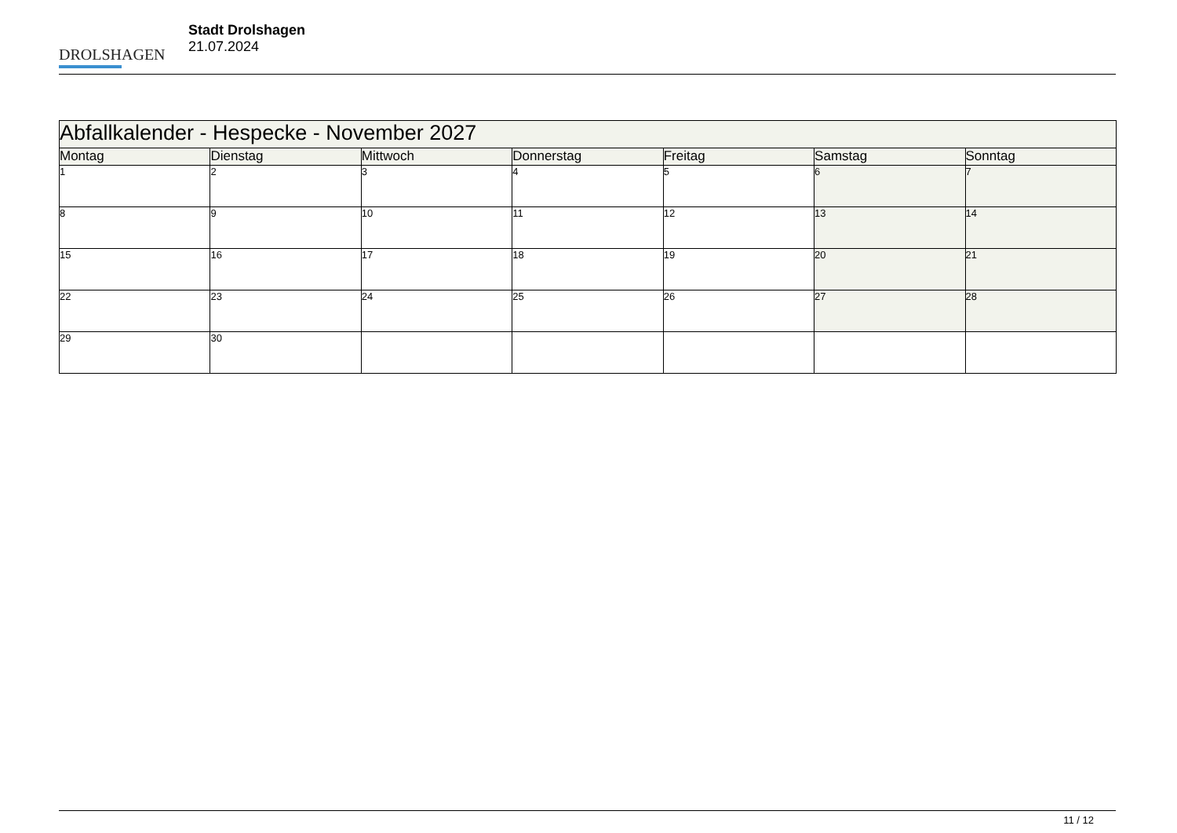DROLSHAGEN
Stadt Drolshagen
21.07.2024
| Abfallkalender - Hespecke - November 2027 | | | | | | |
| --- | --- | --- | --- | --- | --- | --- |
| Montag | Dienstag | Mittwoch | Donnerstag | Freitag | Samstag | Sonntag |
| 1 | 2 | 3 | 4 | 5 | 6 | 7 |
| 8 | 9 | 10 | 11 | 12 | 13 | 14 |
| 15 | 16 | 17 | 18 | 19 | 20 | 21 |
| 22 | 23 | 24 | 25 | 26 | 27 | 28 |
| 29 | 30 | | | | | |
11 / 12